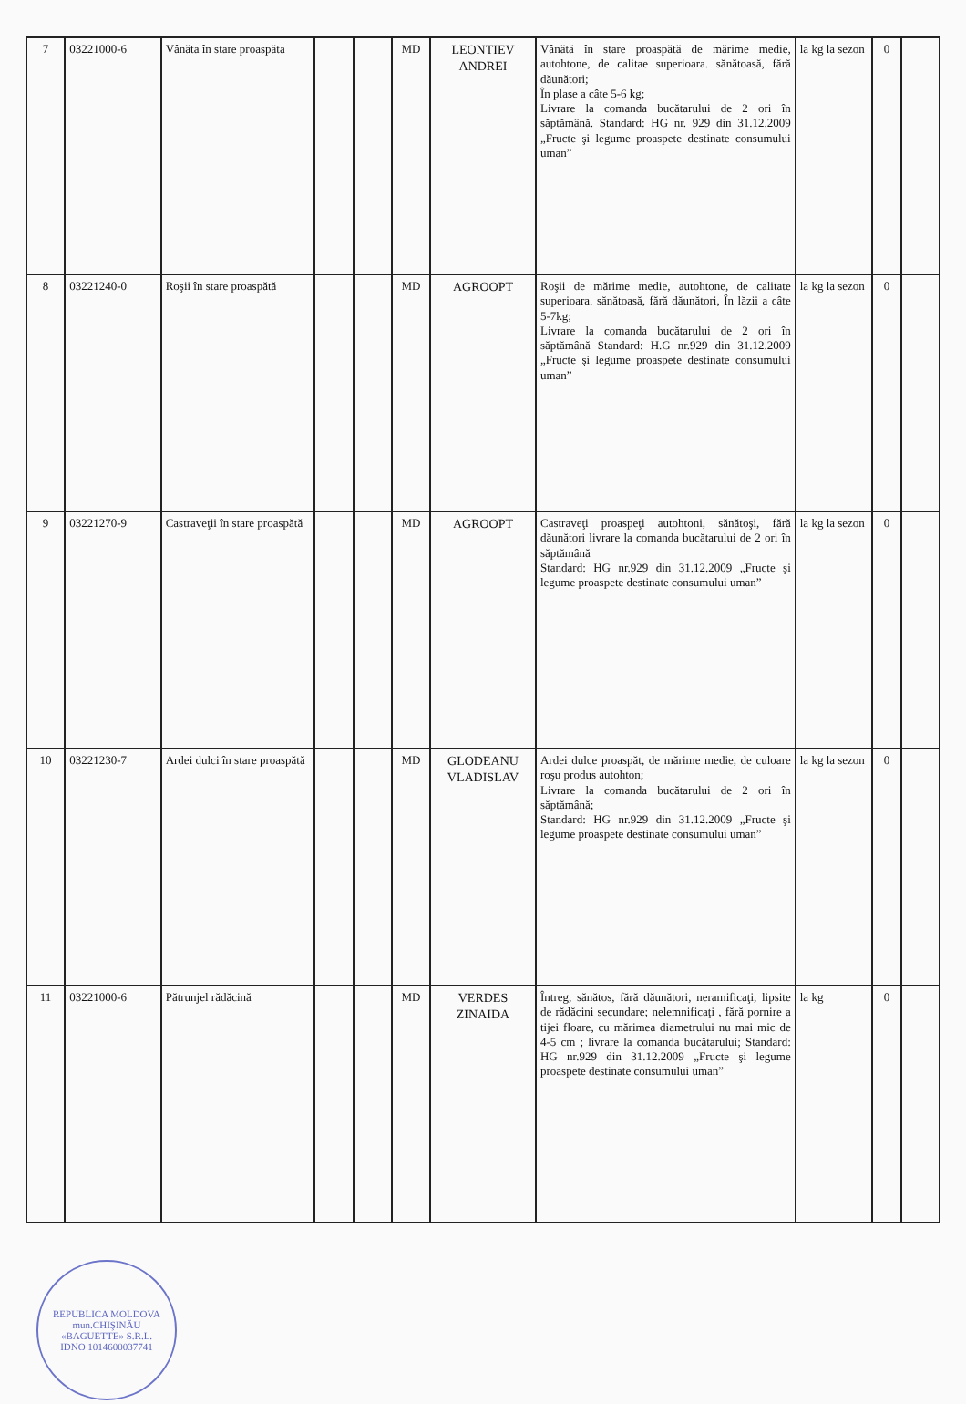| 7 | 03221000-6 | Vânăta în stare proaspăta | | | MD | LEONTIEV ANDREI | Vânătă în stare proaspătă de mărime medie, autohtone, de calitae superioara. sănătoasă, fără dăunători; În plase a câte 5-6 kg; Livrare la comanda bucătarului de 2 ori în săptămână. Standard: HG nr. 929 din 31.12.2009 „Fructe şi legume proaspete destinate consumului uman” | la kg la sezon | 0 | |
| 8 | 03221240-0 | Roşii în stare proaspătă | | | MD | AGROOPT | Roşii de mărime medie, autohtone, de calitate superioara. sănătoasă, fără dăunători, În lăzii a câte 5-7kg; Livrare la comanda bucătarului de 2 ori în săptămână Standard: H.G nr.929 din 31.12.2009 „Fructe şi legume proaspete destinate consumului uman” | la kg la sezon | 0 | |
| 9 | 03221270-9 | Castraveţii în stare proaspătă | | | MD | AGROOPT | Castraveţi proaspeţi autohtoni, sănătoşi, fără dăunători livrare la comanda bucătarului de 2 ori în săptămână Standard: HG nr.929 din 31.12.2009 „Fructe şi legume proaspete destinate consumului uman” | la kg la sezon | 0 | |
| 10 | 03221230-7 | Ardei dulci în stare proaspătă | | | MD | GLODEANU VLADISLAV | Ardei dulce proaspăt, de mărime medie, de culoare roşu produs autohton; Livrare la comanda bucătarului de 2 ori în săptămână; Standard: HG nr.929 din 31.12.2009 „Fructe şi legume proaspete destinate consumului uman” | la kg la sezon | 0 | |
| 11 | 03221000-6 | Pătrunjel rădăcină | | | MD | VERDES ZINAIDA | Întreg, sănătos, fără dăunători, neramificaţi, lipsite de rădăcini secundare; nelemnificaţi , fără pornire a tijei floare, cu mărimea diametrului nu mai mic de 4-5 cm ; livrare la comanda bucătarului; Standard: HG nr.929 din 31.12.2009 „Fructe şi legume proaspete destinate consumului uman” | la kg | 0 | |
REPUBLICA MOLDOVA mun.CHIŞINĂU
«BAGUETTE» S.R.L.
IDNO 1014600037741